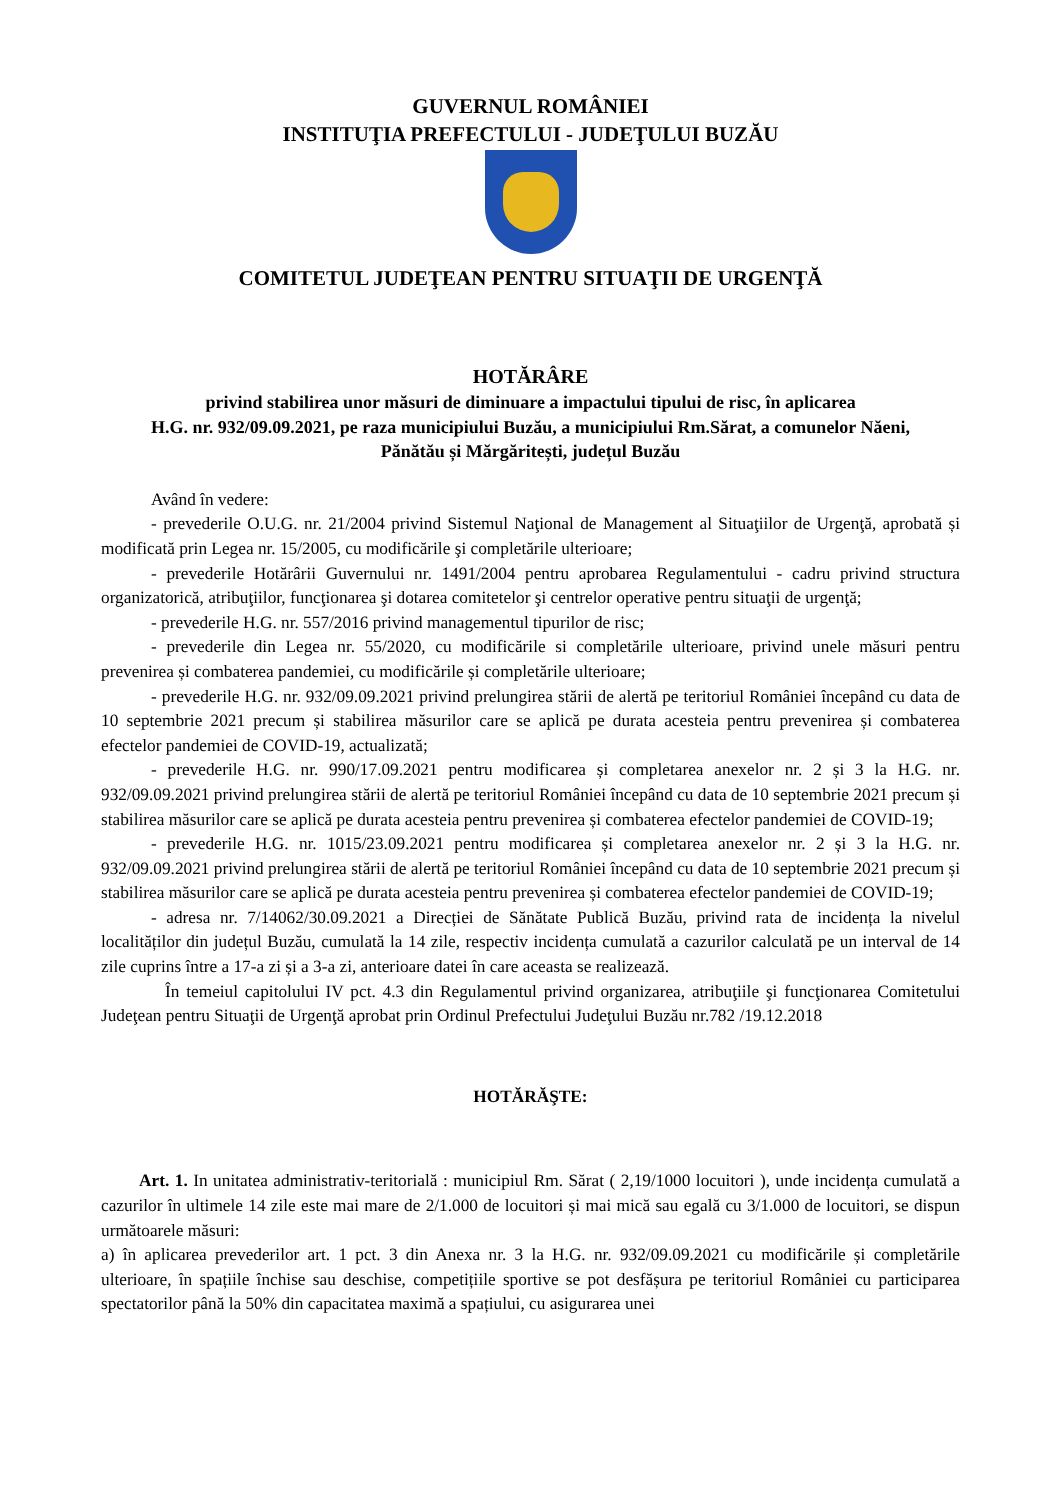GUVERNUL ROMÂNIEI
INSTITUŢIA PREFECTULUI - JUDEŢULUI BUZĂU
COMITETUL JUDEŢEAN PENTRU SITUAŢII DE URGENŢĂ
HOTĂRÂRE
privind stabilirea unor măsuri de diminuare a impactului tipului de risc, în aplicarea
H.G. nr. 932/09.09.2021, pe raza municipiului Buzău, a municipiului Rm.Sărat, a comunelor Năeni,
Pănătău și Mărgăritești, județul Buzău
Având în vedere:
- prevederile O.U.G. nr. 21/2004 privind Sistemul Naţional de Management al Situaţiilor de Urgenţă, aprobată și modificată prin Legea nr. 15/2005, cu modificările şi completările ulterioare;
- prevederile Hotărârii Guvernului nr. 1491/2004 pentru aprobarea Regulamentului - cadru privind structura organizatorică, atribuţiilor, funcţionarea şi dotarea comitetelor şi centrelor operative pentru situaţii de urgenţă;
- prevederile H.G. nr. 557/2016 privind managementul tipurilor de risc;
- prevederile din Legea nr. 55/2020, cu modificările si completările ulterioare, privind unele măsuri pentru prevenirea și combaterea pandemiei, cu modificările și completările ulterioare;
- prevederile H.G. nr. 932/09.09.2021 privind prelungirea stării de alertă pe teritoriul României începând cu data de 10 septembrie 2021 precum și stabilirea măsurilor care se aplică pe durata acesteia pentru prevenirea și combaterea efectelor pandemiei de COVID-19, actualizată;
- prevederile H.G. nr. 990/17.09.2021 pentru modificarea și completarea anexelor nr. 2 și 3 la H.G. nr. 932/09.09.2021 privind prelungirea stării de alertă pe teritoriul României începând cu data de 10 septembrie 2021 precum și stabilirea măsurilor care se aplică pe durata acesteia pentru prevenirea și combaterea efectelor pandemiei de COVID-19;
- prevederile H.G. nr. 1015/23.09.2021 pentru modificarea și completarea anexelor nr. 2 și 3 la H.G. nr. 932/09.09.2021 privind prelungirea stării de alertă pe teritoriul României începând cu data de 10 septembrie 2021 precum și stabilirea măsurilor care se aplică pe durata acesteia pentru prevenirea și combaterea efectelor pandemiei de COVID-19;
- adresa nr. 7/14062/30.09.2021 a Direcției de Sănătate Publică Buzău, privind rata de incidența la nivelul localităților din județul Buzău, cumulată la 14 zile, respectiv incidența cumulată a cazurilor calculată pe un interval de 14 zile cuprins între a 17-a zi și a 3-a zi, anterioare datei în care aceasta se realizează.
În temeiul capitolului IV pct. 4.3 din Regulamentul privind organizarea, atribuţiile şi funcţionarea Comitetului Judeţean pentru Situaţii de Urgenţă aprobat prin Ordinul Prefectului Judeţului Buzău nr.782 /19.12.2018
HOTĂRĂŞTE:
Art. 1. In unitatea administrativ-teritorială : municipiul Rm. Sărat ( 2,19/1000 locuitori ), unde incidența cumulată a cazurilor în ultimele 14 zile este mai mare de 2/1.000 de locuitori și mai mică sau egală cu 3/1.000 de locuitori, se dispun următoarele măsuri:
a) în aplicarea prevederilor art. 1 pct. 3 din Anexa nr. 3 la H.G. nr. 932/09.09.2021 cu modificările și completările ulterioare, în spațiile închise sau deschise, competițiile sportive se pot desfășura pe teritoriul României cu participarea spectatorilor până la 50% din capacitatea maximă a spațiului, cu asigurarea unei